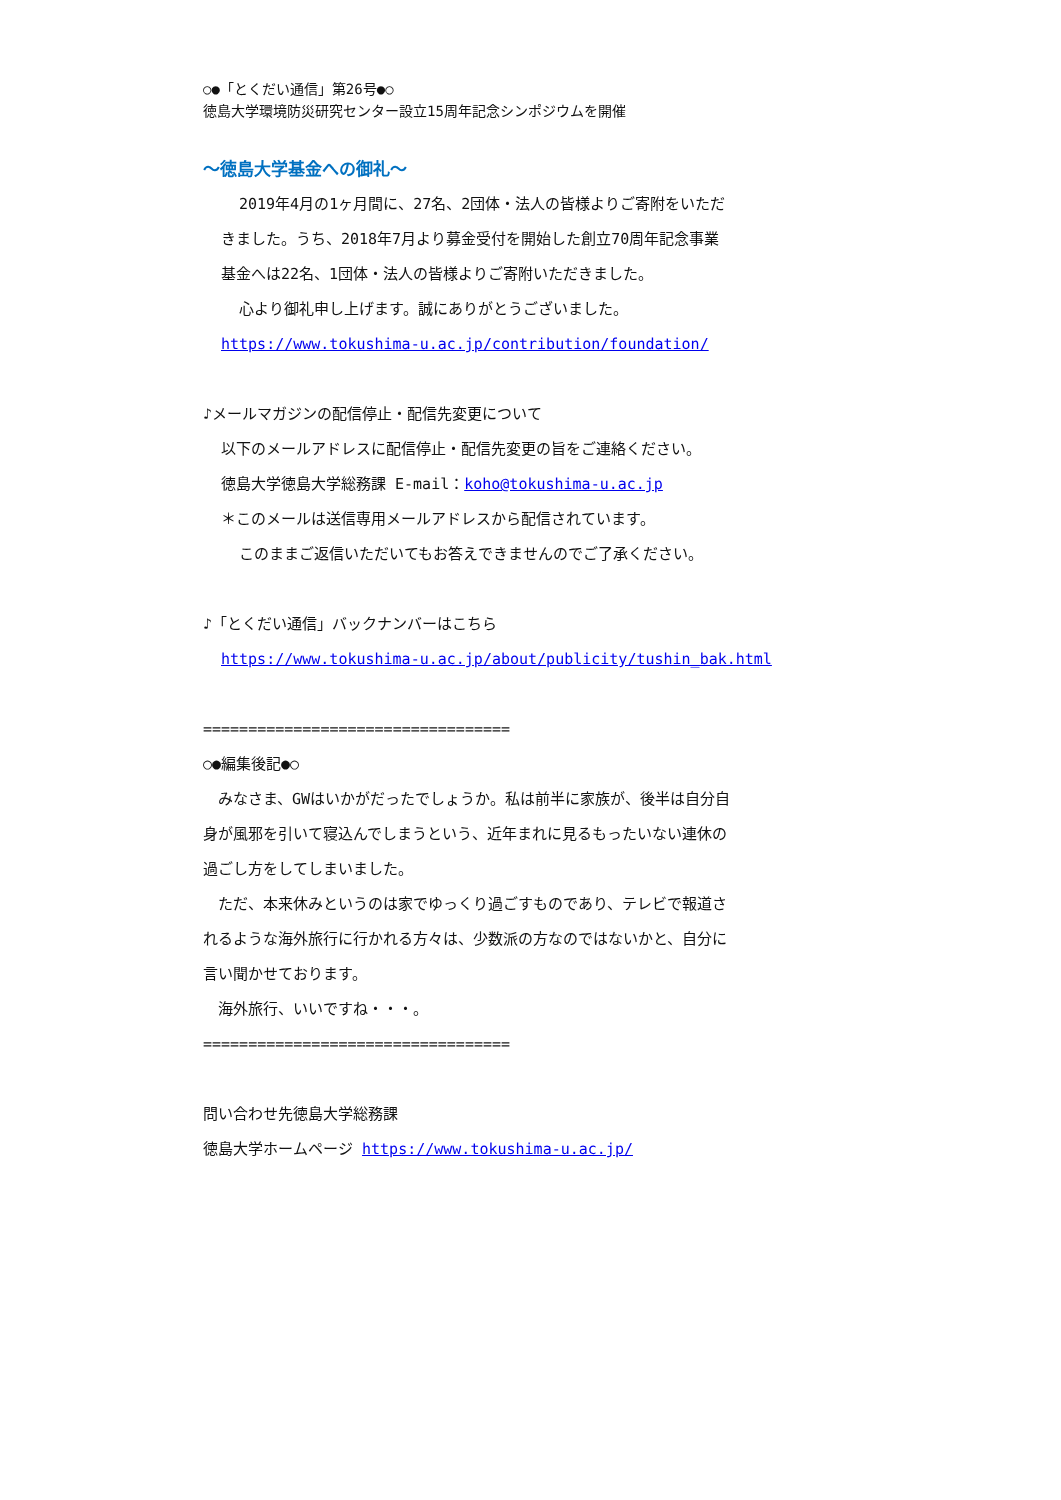○●「とくだい通信」第26号●○
徳島大学環境防災研究センター設立15周年記念シンポジウムを開催
～徳島大学基金への御礼～
2019年4月の1ヶ月間に、27名、2団体・法人の皆様よりご寄附をいただ
きました。うち、2018年7月より募金受付を開始した創立70周年記念事業
基金へは22名、1団体・法人の皆様よりご寄附いただきました。
心より御礼申し上げます。誠にありがとうございました。
https://www.tokushima-u.ac.jp/contribution/foundation/
♪メールマガジンの配信停止・配信先変更について
以下のメールアドレスに配信停止・配信先変更の旨をご連絡ください。
徳島大学徳島大学総務課 E-mail：koho@tokushima-u.ac.jp
＊このメールは送信専用メールアドレスから配信されています。
このままご返信いただいてもお答えできませんのでご了承ください。
♪「とくだい通信」バックナンバーはこちら
https://www.tokushima-u.ac.jp/about/publicity/tushin_bak.html
==================================
○●編集後記●○
　みなさま、GWはいかがだったでしょうか。私は前半に家族が、後半は自分自
身が風邪を引いて寝込んでしまうという、近年まれに見るもったいない連休の
過ごし方をしてしまいました。
　ただ、本来休みというのは家でゆっくり過ごすものであり、テレビで報道さ
れるような海外旅行に行かれる方々は、少数派の方なのではないかと、自分に
言い聞かせております。
　海外旅行、いいですね・・・。
==================================
問い合わせ先徳島大学総務課
徳島大学ホームページ https://www.tokushima-u.ac.jp/